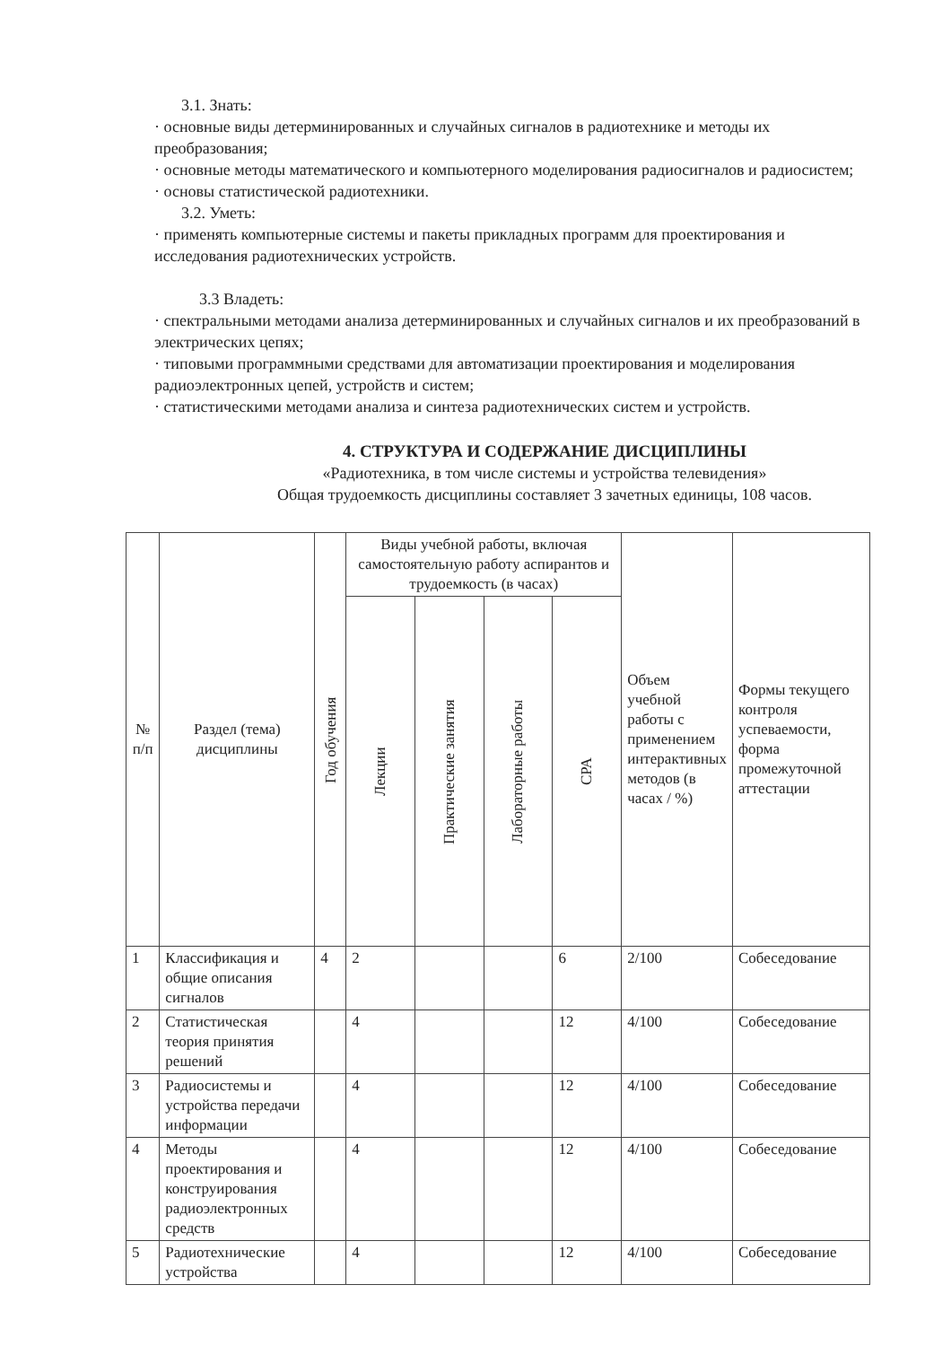3.1. Знать:
· основные виды детерминированных и случайных сигналов в радиотехнике и методы их преобразования;
· основные методы математического и компьютерного моделирования радиосигналов и радиосистем;
· основы статистической радиотехники.
3.2. Уметь:
· применять компьютерные системы и пакеты прикладных программ для проектирования и исследования радиотехнических устройств.
3.3 Владеть:
· спектральными методами анализа детерминированных и случайных сигналов и их преобразований в электрических цепях;
· типовыми программными средствами для автоматизации проектирования и моделирования радиоэлектронных цепей, устройств и систем;
· статистическими методами анализа и синтеза радиотехнических систем и устройств.
4. СТРУКТУРА И СОДЕРЖАНИЕ ДИСЦИПЛИНЫ
«Радиотехника, в том числе системы и устройства телевидения»
Общая трудоемкость дисциплины составляет 3 зачетных единицы, 108 часов.
| № п/п | Раздел (тема) дисциплины | Год обучения | Виды учебной работы, включая самостоятельную работу аспирантов и трудоемкость (в часах) | | | | Объем учебной работы с применением интерактивных методов (в часах / %) | Формы текущего контроля успеваемости, форма промежуточной аттестации |
| --- | --- | --- | --- | --- | --- | --- | --- | --- |
| | | | Лекции | Практические занятия | Лабораторные работы | СРА | | |
| 1 | Классификация и общие описания сигналов | 4 | 2 | | | 6 | 2/100 | Собеседование |
| 2 | Статистическая теория принятия решений | | 4 | | | 12 | 4/100 | Собеседование |
| 3 | Радиосистемы и устройства передачи информации | | 4 | | | 12 | 4/100 | Собеседование |
| 4 | Методы проектирования и конструирования радиоэлектронных средств | | 4 | | | 12 | 4/100 | Собеседование |
| 5 | Радиотехнические устройства | | 4 | | | 12 | 4/100 | Собеседование |